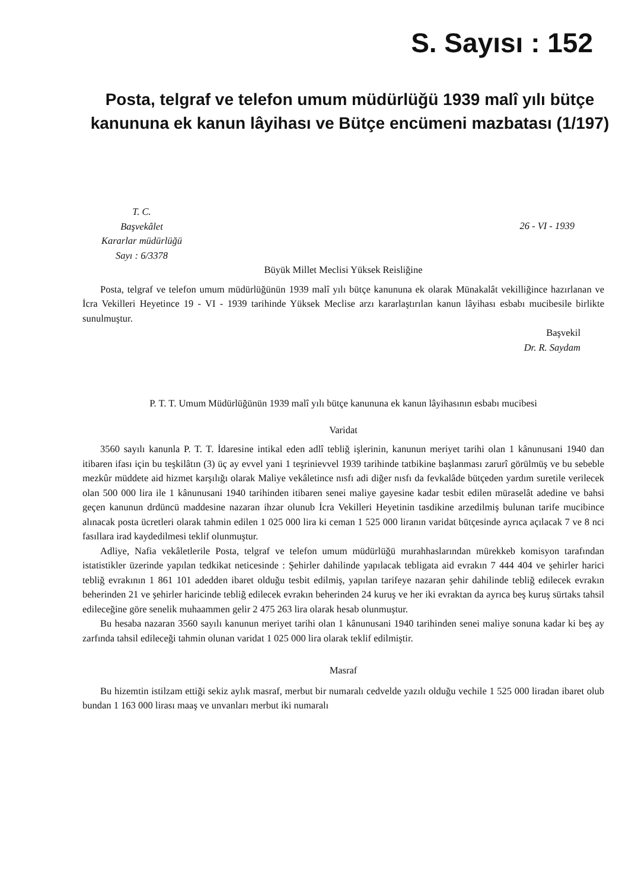S. Sayısı : 152
Posta, telgraf ve telefon umum müdürlüğü 1939 malî yılı bütçe kanununa ek kanun lâyihası ve Bütçe encümeni mazbatası (1/197)
T. C.
Başvekâlet
Kararlar müdürlüğü
Sayı : 6/3378
26 - VI - 1939
Büyük Millet Meclisi Yüksek Reisliğine
Posta, telgraf ve telefon umum müdürlüğünün 1939 malî yılı bütçe kanununa ek olarak Münakalât vekilliğince hazırlanan ve İcra Vekilleri Heyetince 19 - VI - 1939 tarihinde Yüksek Meclise arzı kararlaştırılan kanun lâyihası esbabı mucibesile birlikte sunulmuştur.
Başvekil
Dr. R. Saydam
P. T. T. Umum Müdürlüğünün 1939 malî yılı bütçe kanununa ek kanun lâyihasının esbabı mucibesi
Varidat
3560 sayılı kanunla P. T. T. İdaresine intikal eden adlî tebliğ işlerinin, kanunun meriyet tarihi olan 1 kânunusani 1940 dan itibaren ifası için bu teşkilâtın (3) üç ay evvel yani 1 teşrinievvel 1939 tarihinde tatbikine başlanması zarurî görülmüş ve bu sebeble mezkûr müddete aid hizmet karşılığı olarak Maliye vekâletince nısfı adi diğer nısfı da fevkalâde bütçeden yardım suretile verilecek olan 500 000 lira ile 1 kânunusani 1940 tarihinden itibaren senei maliye gayesine kadar tesbit edilen müraselât adedine ve bahsi geçen kanunun drdüncü maddesine nazaran ihzar olunub İcra Vekilleri Heyetinin tasdikine arzedilmiş bulunan tarife mucibince alınacak posta ücretleri olarak tahmin edilen 1 025 000 lira ki ceman 1 525 000 liranın varidat bütçesinde ayrıca açılacak 7 ve 8 nci fasıllara irad kaydedilmesi teklif olunmuştur.
Adliye, Nafia vekâletlerile Posta, telgraf ve telefon umum müdürlüğü murahhaslarından mürekkeb komisyon tarafından istatistikler üzerinde yapılan tedkikat neticesinde : Şehirler dahilinde yapılacak tebligata aid evrakın 7 444 404 ve şehirler harici tebliğ evrakının 1 861 101 adedden ibaret olduğu tesbit edilmiş, yapılan tarifeye nazaran şehir dahilinde tebliğ edilecek evrakın beherinden 21 ve şehirler haricinde tebliğ edilecek evrakın beherinden 24 kuruş ve her iki evraktan da ayrıca beş kuruş sürtaks tahsil edileceğine göre senelik muhaammen gelir 2 475 263 lira olarak hesab olunmuştur.
Bu hesaba nazaran 3560 sayılı kanunun meriyet tarihi olan 1 kânunusani 1940 tarihinden senei maliye sonuna kadar ki beş ay zarfında tahsil edileceği tahmin olunan varidat 1 025 000 lira olarak teklif edilmiştir.
Masraf
Bu hizemtin istilzam ettiği sekiz aylık masraf, merbut bir numaralı cedvelde yazılı olduğu vechile 1 525 000 liradan ibaret olub bundan 1 163 000 lirası maaş ve unvanları merbut iki numaralı